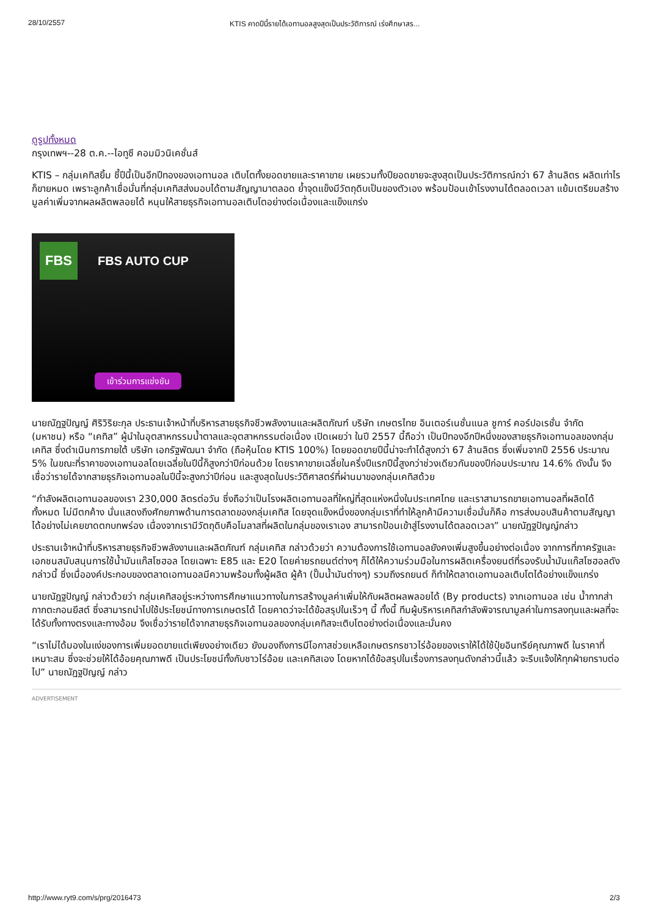28/10/2557 KTIS คาดปีนี้รายได้เอทานอลสูงสุดเป็นประวัติการณ์ เร่งศึกษาสร...
ดูรูปทั้งหมด
กรุงเทพฯ--28 ต.ค.--ไอทูซี คอมมิวนิเคชั่นส์
KTIS – กลุ่มเคทิสยิ้ม ชี้ปีนี้เป็นอีกปีทองของเอทานอล เติบโตทั้งยอดขายและราคาขาย เผยรวมทั้งปียอดขายจะสูงสุดเป็นประวัติการณ์กว่า 67 ล้านลิตร ผลิตเท่าไรก็ขายหมด เพราะลูกค้าเชื่อมั่นที่กลุ่มเคทิสส่งมอบได้ตามสัญญามาตลอด ย้ำจุดแข็งมีวัตถุดิบเป็นของตัวเอง พร้อมป้อนเข้าโรงงานได้ตลอดเวลา แย้มเตรียมสร้างมูลค่าเพิ่มจากผลผลิตพลอยได้ หนุนให้สายธุรกิจเอทานอลเติบโตอย่างต่อเนื่องและแข็งแกร่ง
FBS
FBS AUTO CUP
เข้าร่วมการแข่งขัน
นายณัฎฐปัญญ์ ศิริวิริยะกุล ประธานเจ้าหน้าที่บริหารสายธุรกิจชีวพลังงานและผลิตภัณฑ์ บริษัท เกษตรไทย อินเตอร์เนชั่นแนล ชูการ์ คอร์ปอเรชั่น จำกัด (มหาชน) หรือ “เคทิส” ผู้นำในอุตสาหกรรมน้ำตาลและอุตสาหกรรมต่อเนื่อง เปิดเผยว่า ในปี 2557 นี้ถือว่า เป็นปีทองอีกปีหนึ่งของสายธุรกิจเอทานอลของกลุ่มเคทิส ซึ่งดำเนินการภายใต้ บริษัท เอกรัฐพัฒนา จำกัด (ถือหุ้นโดย KTIS 100%) โดยยอดขายปีนี้น่าจะทำได้สูงกว่า 67 ล้านลิตร ซึ่งเพิ่มจากปี 2556 ประมาณ 5% ในขณะที่ราคาของเอทานอลโดยเฉลี่ยในปีนี้ก็สูงกว่าปีก่อนด้วย โดยราคาขายเฉลี่ยในครึ่งปีแรกปีนี้สูงกว่าช่วงเดียวกันของปีก่อนประมาณ 14.6% ดังนั้น จึงเชื่อว่ารายได้จากสายธุรกิจเอทานอลในปีนี้จะสูงกว่าปีก่อน และสูงสุดในประวัติศาสตร์ที่ผ่านมาของกลุ่มเคทิสด้วย
“กำลังผลิตเอทานอลของเรา 230,000 ลิตรต่อวัน ซึ่งถือว่าเป็นโรงผลิตเอทานอลที่ใหญ่ที่สุดแห่งหนึ่งในประเทศไทย และเราสามารถขายเอทานอลที่ผลิตได้ทั้งหมด ไม่มีตกค้าง นั่นแสดงถึงศักยภาพด้านการตลาดของกลุ่มเคทิส โดยจุดแข็งหนึ่งของกลุ่มเราที่ทำให้ลูกค้ามีความเชื่อมั่นก็คือ การส่งมอบสินค้าตามสัญญาได้อย่างไม่เคยขาดตกบกพร่อง เนื่องจากเรามีวัตถุดิบคือโมลาสที่ผลิตในกลุ่มของเราเอง สามารถป้อนเข้าสู่โรงงานได้ตลอดเวลา” นายณัฎฐปัญญ์กล่าว
ประธานเจ้าหน้าที่บริหารสายธุรกิจชีวพลังงานและผลิตภัณฑ์ กลุ่มเคทิส กล่าวด้วยว่า ความต้องการใช้เอทานอลยังคงเพิ่มสูงขึ้นอย่างต่อเนื่อง จากการที่ภาครัฐและเอกชนสนับสนุนการใช้น้ำมันแก๊สโซฮอล โดยเฉพาะ E85 และ E20 โดยค่ายรถยนต์ต่างๆ ก็ได้ให้ความร่วมมือในการผลิตเครื่องยนต์ที่รองรับน้ำมันแก๊สโซฮอลดังกล่าวนี้ ซึ่งเมื่อองค์ประกอบของตลาดเอทานอลมีความพร้อมทั้งผู้ผลิต ผู้ค้า (ปั๊มน้ำมันต่างๆ) รวมถึงรถยนต์ ก็ทำให้ตลาดเอทานอลเติบโตได้อย่างแข็งแกร่ง
นายณัฎฐปัญญ์ กล่าวด้วยว่า กลุ่มเคทิสอยู่ระหว่างการศึกษาแนวทางในการสร้างมูลค่าเพิ่มให้กับผลิตผลพลอยได้ (By products) จากเอทานอล เช่น น้ำกากส่า กากตะกอนยีสต์ ซึ่งสามารถนำไปใช้ประโยชน์ทางการเกษตรได้ โดยคาดว่าจะได้ข้อสรุปในเร็วๆ นี้ ทั้งนี้ ทีมผู้บริหารเคทิสกำลังพิจารณามูลค่าในการลงทุนและผลที่จะได้รับทั้งทางตรงและทางอ้อม จึงเชื่อว่ารายได้จากสายธุรกิจเอทานอลของกลุ่มเคทิสจะเติบโตอย่างต่อเนื่องและมั่นคง
“เราไม่ได้มองในแง่ของการเพิ่มยอดขายแต่เพียงอย่างเดียว ยังมองถึงการมีโอกาสช่วยเหลือเกษตรกรชาวไร่อ้อยของเราให้ได้ใช้ปุ๋ยอินทรีย์คุณภาพดี ในราคาที่เหมาะสม ซึ่งจะช่วยให้ได้อ้อยคุณภาพดี เป็นประโยชน์ทั้งกับชาวไร่อ้อย และเคทิสเอง โดยหากได้ข้อสรุปในเรื่องการลงทุนดังกล่าวนี้แล้ว จะรีบแจ้งให้ทุกฝ่ายทราบต่อไป” นายณัฎฐปัญญ์ กล่าว
ADVERTISEMENT
http://www.ryt9.com/s/prg/2016473 2/3